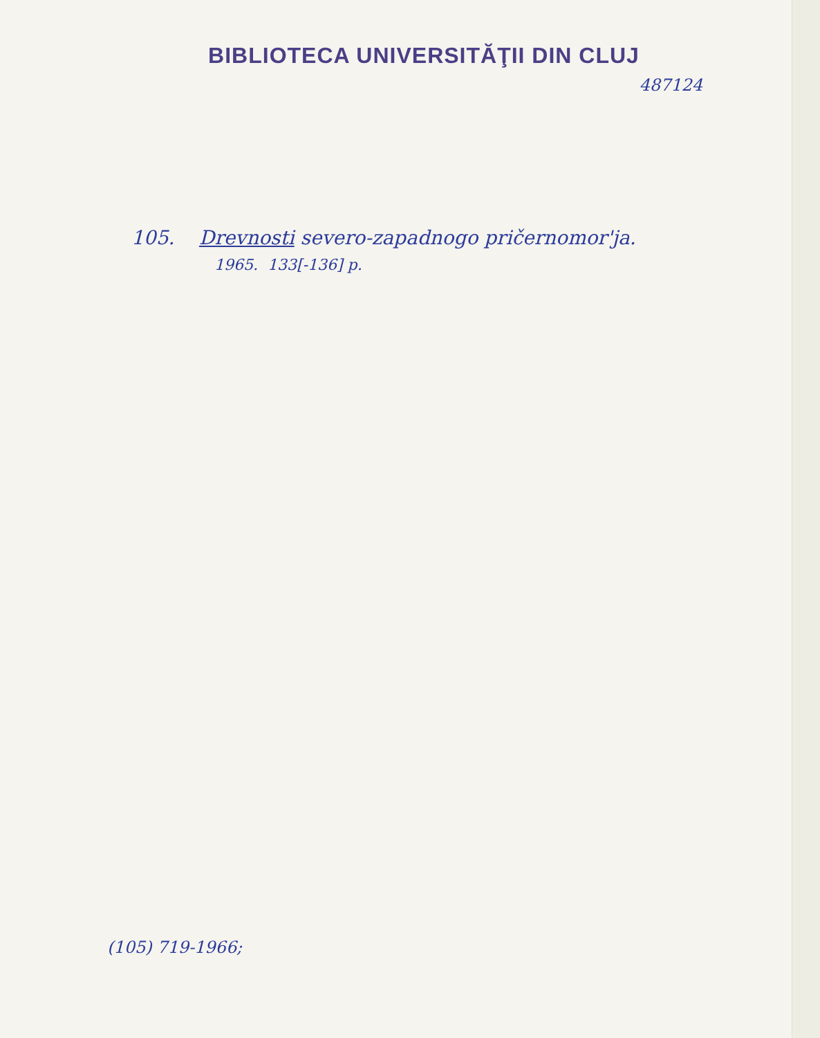BIBLIOTECA UNIVERSITĂŢII DIN CLUJ
487124
105. Drevnosti severo-zapadnogo pričernomor'ja.
1965. 133[-136] p.
(105) 719-1966;